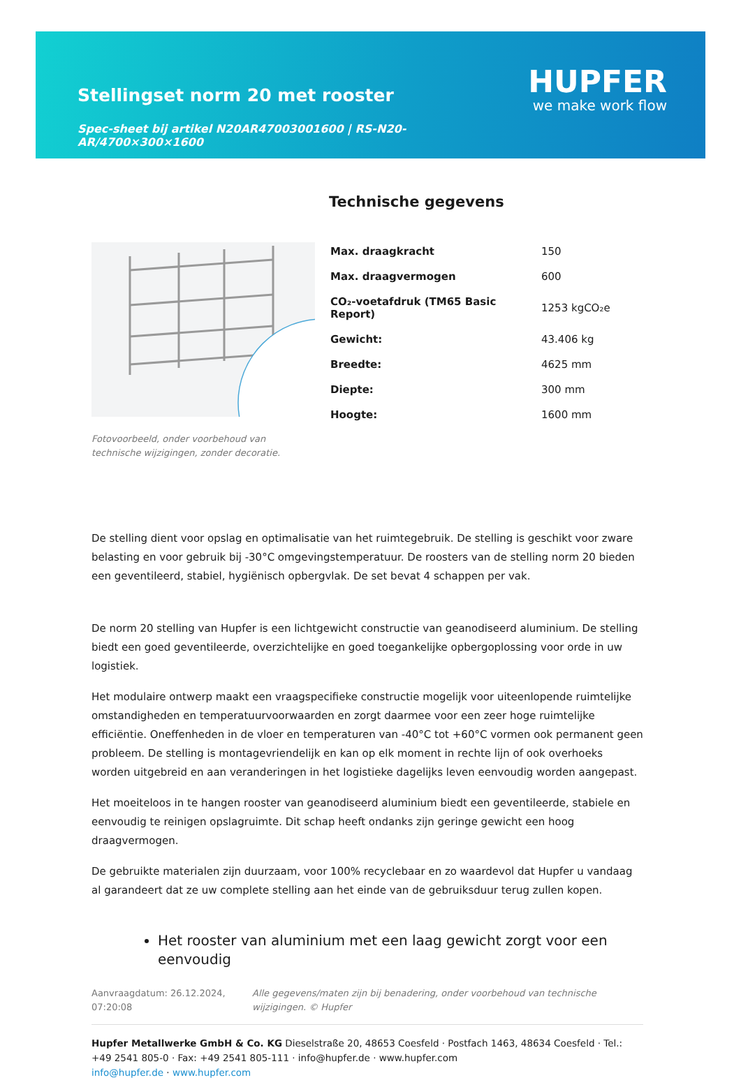Stellingset norm 20 met rooster
Spec-sheet bij artikel N20AR47003001600 | RS-N20-AR/4700×300×1600
HUPFER
we make work flow
Fotovoorbeeld, onder voorbehoud van technische wijzigingen, zonder decoratie.
Technische gegevens
| Max. draagkracht | 150 |
| Max. draagvermogen | 600 |
| CO₂-voetafdruk (TM65 Basic Report) | 1253 kgCO₂e |
| Gewicht: | 43.406 kg |
| Breedte: | 4625 mm |
| Diepte: | 300 mm |
| Hoogte: | 1600 mm |
De stelling dient voor opslag en optimalisatie van het ruimtegebruik. De stelling is geschikt voor zware belasting en voor gebruik bij -30°C omgevingstemperatuur. De roosters van de stelling norm 20 bieden een geventileerd, stabiel, hygiënisch opbergvlak. De set bevat 4 schappen per vak.
De norm 20 stelling van Hupfer is een lichtgewicht constructie van geanodiseerd aluminium. De stelling biedt een goed geventileerde, overzichtelijke en goed toegankelijke opbergoplossing voor orde in uw logistiek.
Het modulaire ontwerp maakt een vraagspecifieke constructie mogelijk voor uiteenlopende ruimtelijke omstandigheden en temperatuurvoorwaarden en zorgt daarmee voor een zeer hoge ruimtelijke efficiëntie. Oneffenheden in de vloer en temperaturen van -40°C tot +60°C vormen ook permanent geen probleem. De stelling is montagevriendelijk en kan op elk moment in rechte lijn of ook overhoeks worden uitgebreid en aan veranderingen in het logistieke dagelijks leven eenvoudig worden aangepast.
Het moeiteloos in te hangen rooster van geanodiseerd aluminium biedt een geventileerde, stabiele en eenvoudig te reinigen opslagruimte. Dit schap heeft ondanks zijn geringe gewicht een hoog draagvermogen.
De gebruikte materialen zijn duurzaam, voor 100% recyclebaar en zo waardevol dat Hupfer u vandaag al garandeert dat ze uw complete stelling aan het einde van de gebruiksduur terug zullen kopen.
Het rooster van aluminium met een laag gewicht zorgt voor een eenvoudig
Aanvraagdatum: 26.12.2024, 07:20:08
Alle gegevens/maten zijn bij benadering, onder voorbehoud van technische wijzigingen. © Hupfer
Hupfer Metallwerke GmbH & Co. KG Dieselstraße 20, 48653 Coesfeld · Postfach 1463, 48634 Coesfeld · Tel.: +49 2541 805-0 · Fax: +49 2541 805-111 · info@hupfer.de · www.hupfer.com
info@hupfer.de · www.hupfer.com